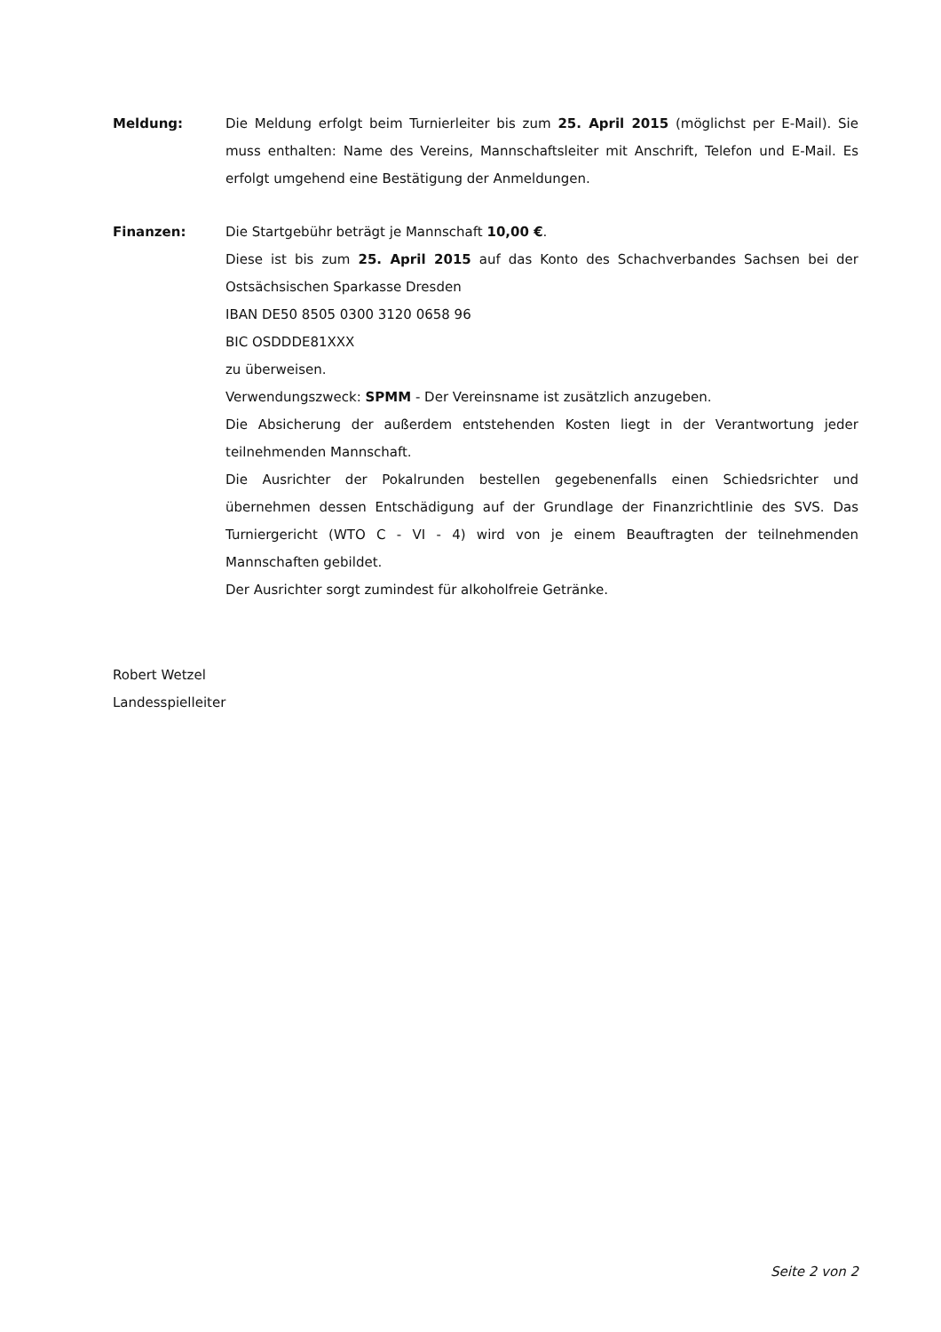Meldung: Die Meldung erfolgt beim Turnierleiter bis zum 25. April 2015 (möglichst per E-Mail). Sie muss enthalten: Name des Vereins, Mannschaftsleiter mit Anschrift, Telefon und E-Mail. Es erfolgt umgehend eine Bestätigung der Anmeldungen.
Finanzen: Die Startgebühr beträgt je Mannschaft 10,00 €.
Diese ist bis zum 25. April 2015 auf das Konto des Schachverbandes Sachsen bei der Ostsächsischen Sparkasse Dresden
IBAN DE50 8505 0300 3120 0658 96
BIC OSDDDE81XXX
zu überweisen.
Verwendungszweck: SPMM - Der Vereinsname ist zusätzlich anzugeben.
Die Absicherung der außerdem entstehenden Kosten liegt in der Verantwortung jeder teilnehmenden Mannschaft.
Die Ausrichter der Pokalrunden bestellen gegebenenfalls einen Schiedsrichter und übernehmen dessen Entschädigung auf der Grundlage der Finanzrichtlinie des SVS. Das Turniergericht (WTO C - VI - 4) wird von je einem Beauftragten der teilnehmenden Mannschaften gebildet.
Der Ausrichter sorgt zumindest für alkoholfreie Getränke.
Robert Wetzel
Landesspielleiter
Seite 2 von 2